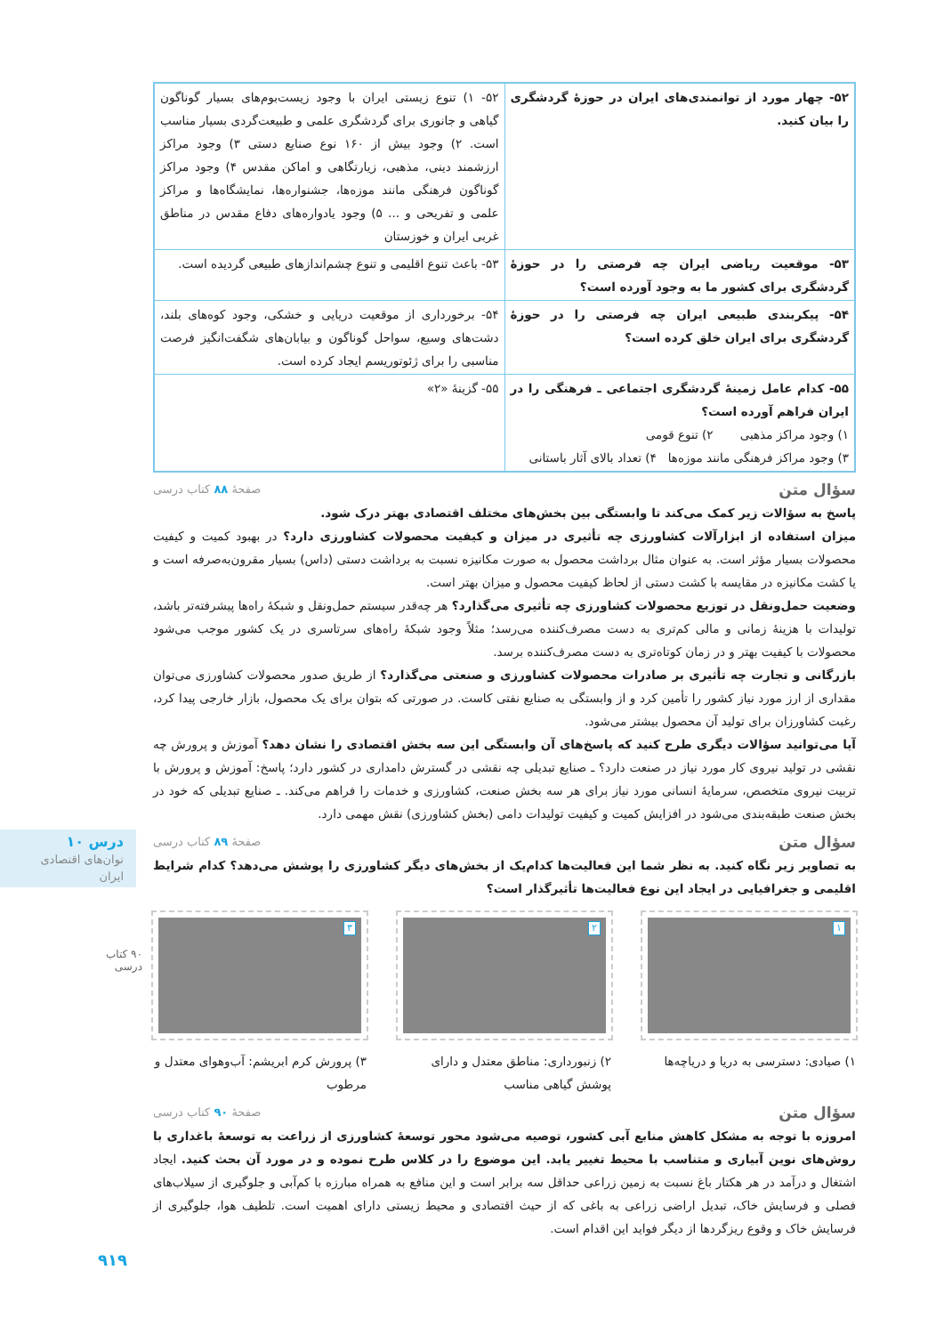درس ۱۰
توان‌های اقتصادی ایران
۹۰ کتاب درسی
۹۱۹
| ۵۲- چهار مورد از توانمندی‌های ایران در حوزهٔ گردشگری را بیان کنید. | ۵۲- ۱) تنوع زیستی ایران با وجود زیست‌بوم‌های بسیار گوناگون گیاهی و جانوری برای گردشگری علمی و طبیعت‌گردی بسیار مناسب است. ۲) وجود بیش از ۱۶۰ نوع صنایع دستی ۳) وجود مراکز ارزشمند دینی، مذهبی، زیارتگاهی و اماکن مقدس ۴) وجود مراکز گوناگون فرهنگی مانند موزه‌ها، جشنواره‌ها، نمایشگاه‌ها و مراکز علمی و تفریحی و ... ۵) وجود یادواره‌های دفاع مقدس در مناطق غربی ایران و خوزستان |
| ۵۳- موقعیت ریاضی ایران چه فرصتی را در حوزهٔ گردشگری برای کشور ما به وجود آورده است؟ | ۵۳- باعث تنوع اقلیمی و تنوع چشم‌اندازهای طبیعی گردیده است. |
| ۵۴- پیکربندی طبیعی ایران چه فرصتی را در حوزهٔ گردشگری برای ایران خلق کرده است؟ | ۵۴- برخورداری از موقعیت دریایی و خشکی، وجود کوه‌های بلند، دشت‌های وسیع، سواحل گوناگون و بیابان‌های شگفت‌انگیز فرصت مناسبی را برای ژئوتوریسم ایجاد کرده است. |
| ۵۵- کدام عامل زمینهٔ گردشگری اجتماعی ـ فرهنگی را در ایران فراهم آورده است؟ ۱) وجود مراکز مذهبی ۲) تنوع قومی ۳) وجود مراکز فرهنگی مانند موزه‌ها ۴) تعداد بالای آثار باستانی | ۵۵- گزینهٔ «۲» |
سؤال متن صفحهٔ ۸۸ کتاب درسی
پاسخ به سؤالات زیر کمک می‌کند تا وابستگی بین بخش‌های مختلف اقتصادی بهتر درک شود.
میزان استفاده از ابزارآلات کشاورزی چه تأثیری در میزان و کیفیت محصولات کشاورزی دارد؟ در بهبود کمیت و کیفیت محصولات بسیار مؤثر است. به عنوان مثال برداشت محصول به صورت مکانیزه نسبت به برداشت دستی (داس) بسیار مقرون‌به‌صرفه است و یا کشت مکانیزه در مقایسه با کشت دستی از لحاظ کیفیت محصول و میزان بهتر است.
وضعیت حمل‌ونقل در توزیع محصولات کشاورزی چه تأثیری می‌گذارد؟ هر چه‌قدر سیستم حمل‌ونقل و شبکهٔ راه‌ها پیشرفته‌تر باشد، تولیدات با هزینهٔ زمانی و مالی کم‌تری به دست مصرف‌کننده می‌رسد؛ مثلاً وجود شبکهٔ راه‌های سرتاسری در یک کشور موجب می‌شود محصولات با کیفیت بهتر و در زمان کوتاه‌تری به دست مصرف‌کننده برسد.
بازرگانی و تجارت چه تأثیری بر صادرات محصولات کشاورزی و صنعتی می‌گذارد؟ از طریق صدور محصولات کشاورزی می‌توان مقداری از ارز مورد نیاز کشور را تأمین کرد و از وابستگی به صنایع نفتی کاست. در صورتی که بتوان برای یک محصول، بازار خارجی پیدا کرد، رغبت کشاورزان برای تولید آن محصول بیشتر می‌شود.
آیا می‌توانید سؤالات دیگری طرح کنید که پاسخ‌های آن وابستگی این سه بخش اقتصادی را نشان دهد؟ آموزش و پرورش چه نقشی در تولید نیروی کار مورد نیاز در صنعت دارد؟ ـ صنایع تبدیلی چه نقشی در گسترش دامداری در کشور دارد؛ پاسخ: آموزش و پرورش با تربیت نیروی متخصص، سرمایهٔ انسانی مورد نیاز برای هر سه بخش صنعت، کشاورزی و خدمات را فراهم می‌کند. ـ صنایع تبدیلی که خود در بخش صنعت طبقه‌بندی می‌شود در افزایش کمیت و کیفیت تولیدات دامی (بخش کشاورزی) نقش مهمی دارد.
سؤال متن صفحهٔ ۸۹ کتاب درسی
به تصاویر زیر نگاه کنید. به نظر شما این فعالیت‌ها کدام‌یک از بخش‌های دیگر کشاورزی را پوشش می‌دهد؟ کدام شرایط اقلیمی و جغرافیایی در ایجاد این نوع فعالیت‌ها تأثیرگذار است؟
۱
۱) صیادی: دسترسی به دریا و دریاچه‌ها
۲
۲) زنبورداری: مناطق معتدل و دارای پوشش گیاهی مناسب
۳
۳) پرورش کرم ابریشم: آب‌وهوای معتدل و مرطوب
سؤال متن صفحهٔ ۹۰ کتاب درسی
امروزه با توجه به مشکل کاهش منابع آبی کشور، توصیه می‌شود محور توسعهٔ کشاورزی از زراعت به توسعهٔ باغداری با روش‌های نوین آبیاری و متناسب با محیط تغییر یابد. این موضوع را در کلاس طرح نموده و در مورد آن بحث کنید. ایجاد اشتغال و درآمد در هر هکتار باغ نسبت به زمین زراعی حداقل سه برابر است و این منافع به همراه مبارزه با کم‌آبی و جلوگیری از سیلاب‌های فصلی و فرسایش خاک، تبدیل اراضی زراعی به باغی که از حیث اقتصادی و محیط زیستی دارای اهمیت است. تلطیف هوا، جلوگیری از فرسایش خاک و وقوع ریزگردها از دیگر فواید این اقدام است.